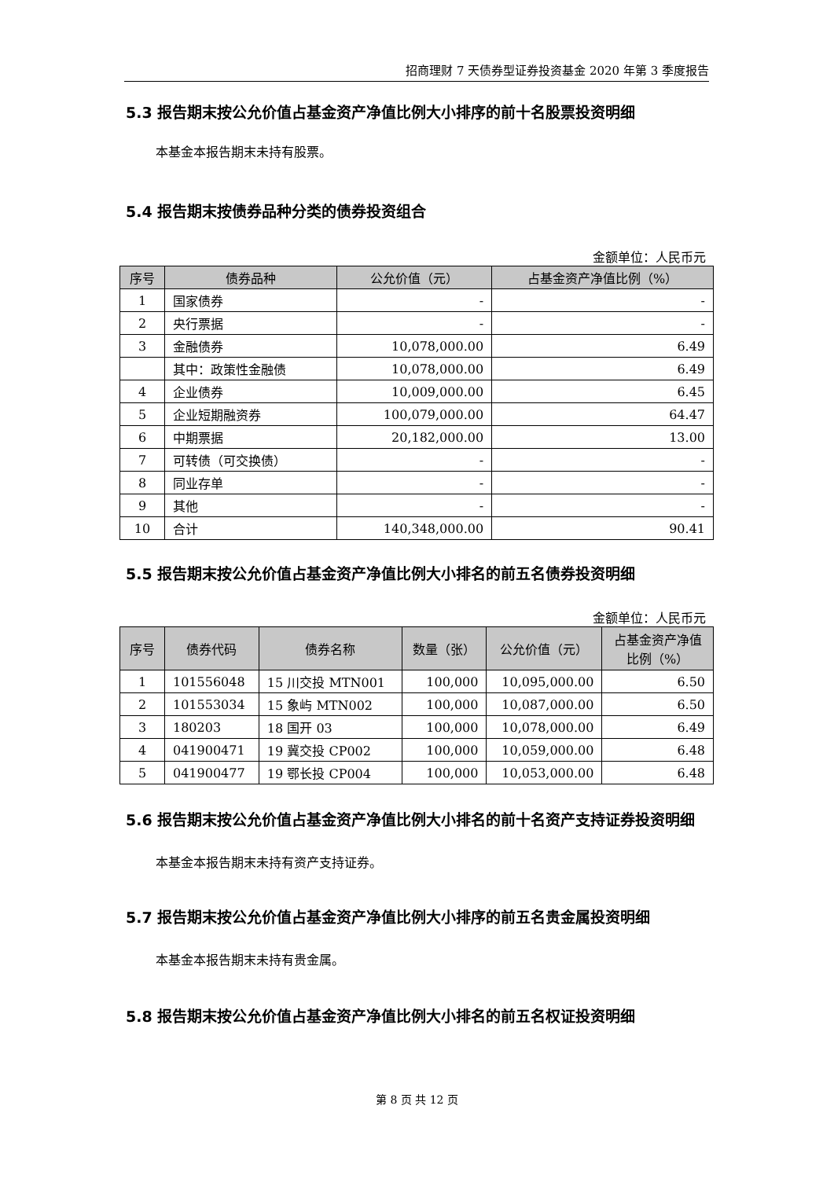招商理财 7 天债券型证券投资基金 2020 年第 3 季度报告
5.3 报告期末按公允价值占基金资产净值比例大小排序的前十名股票投资明细
本基金本报告期末未持有股票。
5.4 报告期末按债券品种分类的债券投资组合
金额单位：人民币元
| 序号 | 债券品种 | 公允价值（元） | 占基金资产净值比例（%） |
| --- | --- | --- | --- |
| 1 | 国家债券 | - | - |
| 2 | 央行票据 | - | - |
| 3 | 金融债券 | 10,078,000.00 | 6.49 |
| | 其中：政策性金融债 | 10,078,000.00 | 6.49 |
| 4 | 企业债券 | 10,009,000.00 | 6.45 |
| 5 | 企业短期融资券 | 100,079,000.00 | 64.47 |
| 6 | 中期票据 | 20,182,000.00 | 13.00 |
| 7 | 可转债（可交换债） | - | - |
| 8 | 同业存单 | - | - |
| 9 | 其他 | - | - |
| 10 | 合计 | 140,348,000.00 | 90.41 |
5.5 报告期末按公允价值占基金资产净值比例大小排名的前五名债券投资明细
金额单位：人民币元
| 序号 | 债券代码 | 债券名称 | 数量（张） | 公允价值（元） | 占基金资产净值 比例（%） |
| --- | --- | --- | --- | --- | --- |
| 1 | 101556048 | 15 川交投 MTN001 | 100,000 | 10,095,000.00 | 6.50 |
| 2 | 101553034 | 15 象屿 MTN002 | 100,000 | 10,087,000.00 | 6.50 |
| 3 | 180203 | 18 国开 03 | 100,000 | 10,078,000.00 | 6.49 |
| 4 | 041900471 | 19 冀交投 CP002 | 100,000 | 10,059,000.00 | 6.48 |
| 5 | 041900477 | 19 鄂长投 CP004 | 100,000 | 10,053,000.00 | 6.48 |
5.6 报告期末按公允价值占基金资产净值比例大小排名的前十名资产支持证券投资明细
本基金本报告期末未持有资产支持证券。
5.7 报告期末按公允价值占基金资产净值比例大小排序的前五名贵金属投资明细
本基金本报告期末未持有贵金属。
5.8 报告期末按公允价值占基金资产净值比例大小排名的前五名权证投资明细
第 8 页 共 12 页